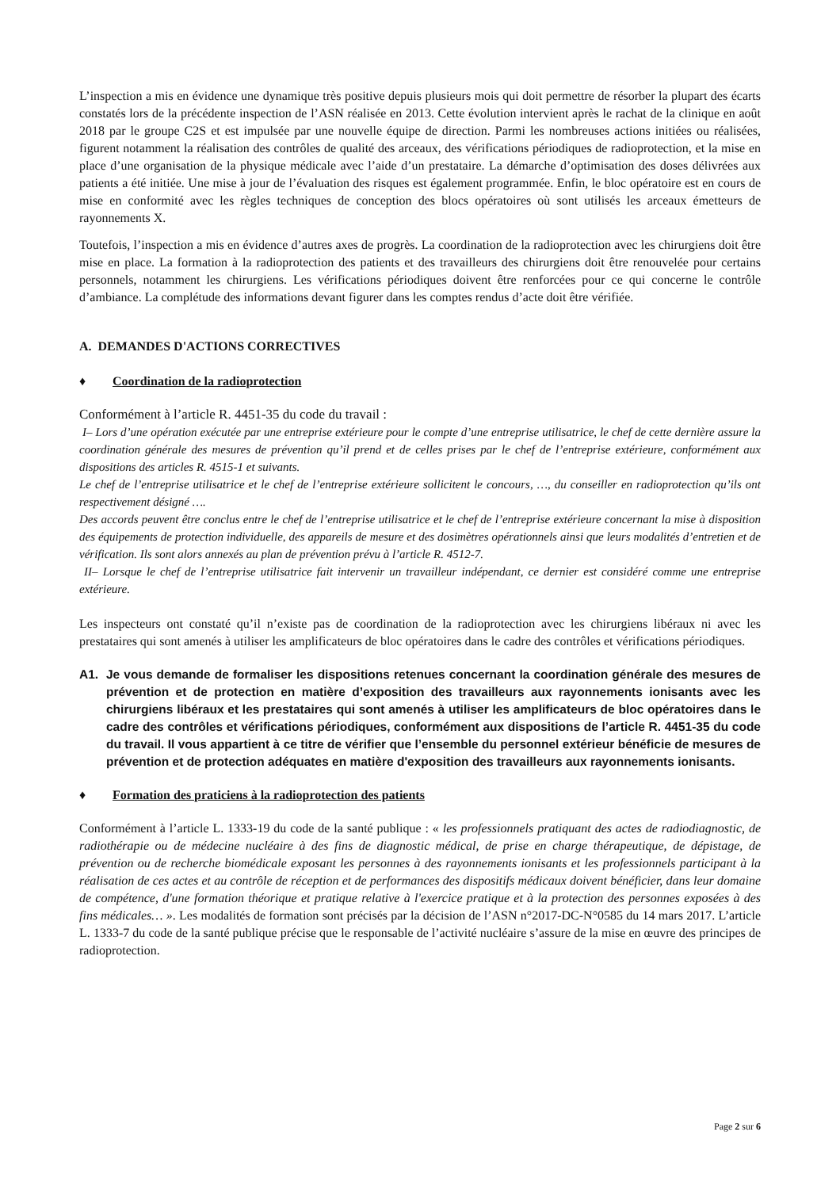L’inspection a mis en évidence une dynamique très positive depuis plusieurs mois qui doit permettre de résorber la plupart des écarts constatés lors de la précédente inspection de l’ASN réalisée en 2013. Cette évolution intervient après le rachat de la clinique en août 2018 par le groupe C2S et est impulsée par une nouvelle équipe de direction. Parmi les nombreuses actions initiées ou réalisées, figurent notamment la réalisation des contrôles de qualité des arceaux, des vérifications périodiques de radioprotection, et la mise en place d’une organisation de la physique médicale avec l’aide d’un prestataire. La démarche d’optimisation des doses délivrées aux patients a été initiée. Une mise à jour de l’évaluation des risques est également programmée. Enfin, le bloc opératoire est en cours de mise en conformité avec les règles techniques de conception des blocs opératoires où sont utilisés les arceaux émetteurs de rayonnements X.
Toutefois, l’inspection a mis en évidence d’autres axes de progrès. La coordination de la radioprotection avec les chirurgiens doit être mise en place. La formation à la radioprotection des patients et des travailleurs des chirurgiens doit être renouvelée pour certains personnels, notamment les chirurgiens. Les vérifications périodiques doivent être renforcées pour ce qui concerne le contrôle d’ambiance. La complétude des informations devant figurer dans les comptes rendus d’acte doit être vérifiée.
A. DEMANDES D'ACTIONS CORRECTIVES
♦ Coordination de la radioprotection
Conformément à l’article R. 4451-35 du code du travail :
I– Lors d’une opération exécutée par une entreprise extérieure pour le compte d’une entreprise utilisatrice, le chef de cette dernière assure la coordination générale des mesures de prévention qu’il prend et de celles prises par le chef de l’entreprise extérieure, conformément aux dispositions des articles R. 4515-1 et suivants.
Le chef de l’entreprise utilisatrice et le chef de l’entreprise extérieure sollicitent le concours, …, du conseiller en radioprotection qu’ils ont respectivement désigné ….
Des accords peuvent être conclus entre le chef de l’entreprise utilisatrice et le chef de l’entreprise extérieure concernant la mise à disposition des équipements de protection individuelle, des appareils de mesure et des dosimètres opérationnels ainsi que leurs modalités d’entretien et de vérification. Ils sont alors annexés au plan de prévention prévu à l’article R. 4512-7.
II– Lorsque le chef de l’entreprise utilisatrice fait intervenir un travailleur indépendant, ce dernier est considéré comme une entreprise extérieure.
Les inspecteurs ont constaté qu’il n’existe pas de coordination de la radioprotection avec les chirurgiens libéraux ni avec les prestataires qui sont amenés à utiliser les amplificateurs de bloc opératoires dans le cadre des contrôles et vérifications périodiques.
A1. Je vous demande de formaliser les dispositions retenues concernant la coordination générale des mesures de prévention et de protection en matière d’exposition des travailleurs aux rayonnements ionisants avec les chirurgiens libéraux et les prestataires qui sont amenés à utiliser les amplificateurs de bloc opératoires dans le cadre des contrôles et vérifications périodiques, conformément aux dispositions de l’article R. 4451-35 du code du travail. Il vous appartient à ce titre de vérifier que l’ensemble du personnel extérieur bénéficie de mesures de prévention et de protection adéquates en matière d'exposition des travailleurs aux rayonnements ionisants.
♦ Formation des praticiens à la radioprotection des patients
Conformément à l’article L. 1333-19 du code de la santé publique : « les professionnels pratiquant des actes de radiodiagnostic, de radiothérapie ou de médecine nucléaire à des fins de diagnostic médical, de prise en charge thérapeutique, de dépistage, de prévention ou de recherche biomédicale exposant les personnes à des rayonnements ionisants et les professionnels participant à la réalisation de ces actes et au contrôle de réception et de performances des dispositifs médicaux doivent bénéficier, dans leur domaine de compétence, d'une formation théorique et pratique relative à l'exercice pratique et à la protection des personnes exposées à des fins médicales… ». Les modalités de formation sont précisés par la décision de l’ASN n°2017-DC-N°0585 du 14 mars 2017. L’article L. 1333-7 du code de la santé publique précise que le responsable de l’activité nucléaire s’assure de la mise en œuvre des principes de radioprotection.
Page 2 sur 6